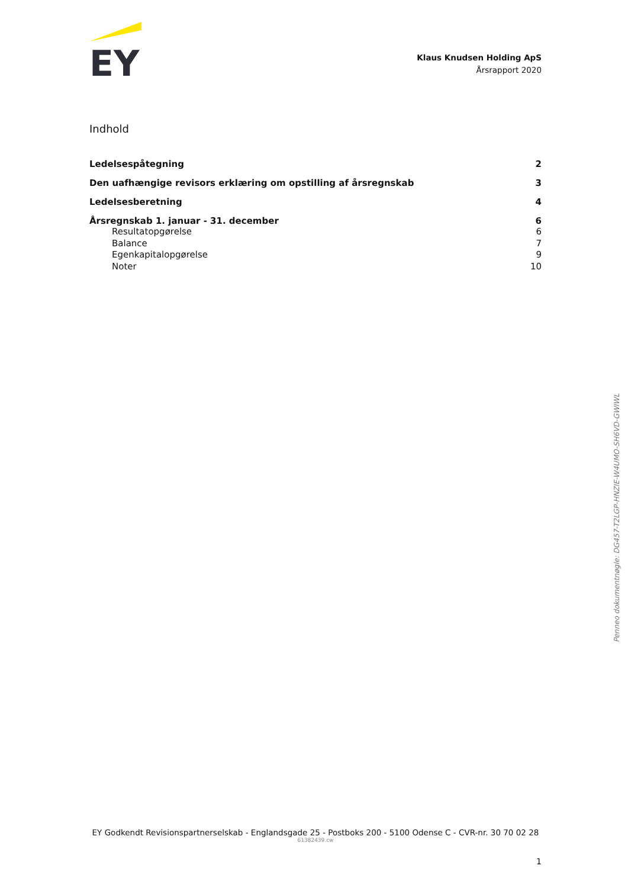EY
Klaus Knudsen Holding ApS
Årsrapport 2020
Indhold
Ledelsespåtegning 2
Den uafhængige revisors erklæring om opstilling af årsregnskab 3
Ledelsesberetning 4
Årsregnskab 1. januar - 31. december 6
Resultatopgørelse 6
Balance 7
Egenkapitalopgørelse 9
Noter 10
EY Godkendt Revisionspartnerselskab - Englandsgade 25 - Postboks 200 - 5100 Odense C - CVR-nr. 30 70 02 28
61382439.cw
1
Penneo dokumentnøgle: DG457-T2LGP-HNZIE-W4UMO-SH6VD-GWIWL